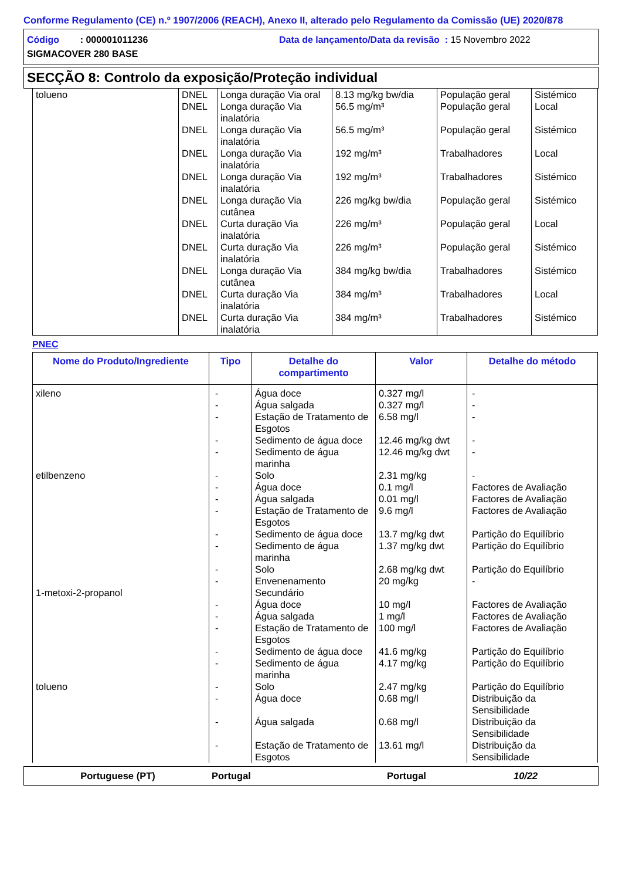Conforme Regulamento (CE) n.º 1907/2006 (REACH), Anexo II, alterado pelo Regulamento da Comissão (UE) 2020/878
Código : 000001011236 Data de lançamento/Data da revisão : 15 Novembro 2022
SIGMACOVER 280 BASE
SECÇÃO 8: Controlo da exposição/Proteção individual
| tolueno | DNEL DNEL DNEL DNEL DNEL DNEL DNEL DNEL DNEL DNEL DNEL | Longa duração Via oral Longa duração Via inalatória Longa duração Via inalatória Longa duração Via inalatória Longa duração Via inalatória Longa duração Via cutânea Curta duração Via inalatória Curta duração Via inalatória Longa duração Via cutânea Curta duração Via inalatória Curta duração Via inalatória | 8.13 mg/kg bw/dia 56.5 mg/m³ 56.5 mg/m³ 192 mg/m³ 192 mg/m³ 226 mg/kg bw/dia 226 mg/m³ 226 mg/m³ 384 mg/kg bw/dia 384 mg/m³ 384 mg/m³ | População geral População geral População geral Trabalhadores Trabalhadores População geral População geral População geral Trabalhadores Trabalhadores Trabalhadores | Sistémico Local Sistémico Local Sistémico Sistémico Local Sistémico Sistémico Local Sistémico |
PNEC
| Nome do Produto/Ingrediente | Tipo | Detalhe do compartimento | Valor | Detalhe do método |
| --- | --- | --- | --- | --- |
| xileno etilbenzeno 1-metoxi-2-propanol tolueno | - - - - - - - - - - - - - - - - - - - - - - | Água doce Água salgada Estação de Tratamento de Esgotos Sedimento de água doce Sedimento de água marinha Solo Água doce Água salgada Estação de Tratamento de Esgotos Sedimento de água doce Sedimento de água marinha Solo Envenenamento Secundário Água doce Água salgada Estação de Tratamento de Esgotos Sedimento de água doce Sedimento de água marinha Solo Água doce Água salgada Estação de Tratamento de Esgotos | 0.327 mg/l 0.327 mg/l 6.58 mg/l 12.46 mg/kg dwt 12.46 mg/kg dwt 2.31 mg/kg 0.1 mg/l 0.01 mg/l 9.6 mg/l 13.7 mg/kg dwt 1.37 mg/kg dwt 2.68 mg/kg dwt 20 mg/kg 10 mg/l 1 mg/l 100 mg/l 41.6 mg/kg 4.17 mg/kg 2.47 mg/kg 0.68 mg/l 0.68 mg/l 13.61 mg/l | - - - - - - Factores de Avaliação Factores de Avaliação Factores de Avaliação Partição do Equilíbrio Partição do Equilíbrio Partição do Equilíbrio - Factores de Avaliação Factores de Avaliação Factores de Avaliação Partição do Equilíbrio Partição do Equilíbrio Partição do Equilíbrio Distribuição da Sensibilidade Distribuição da Sensibilidade Distribuição da Sensibilidade |
Portuguese (PT) Portugal Portugal 10/22